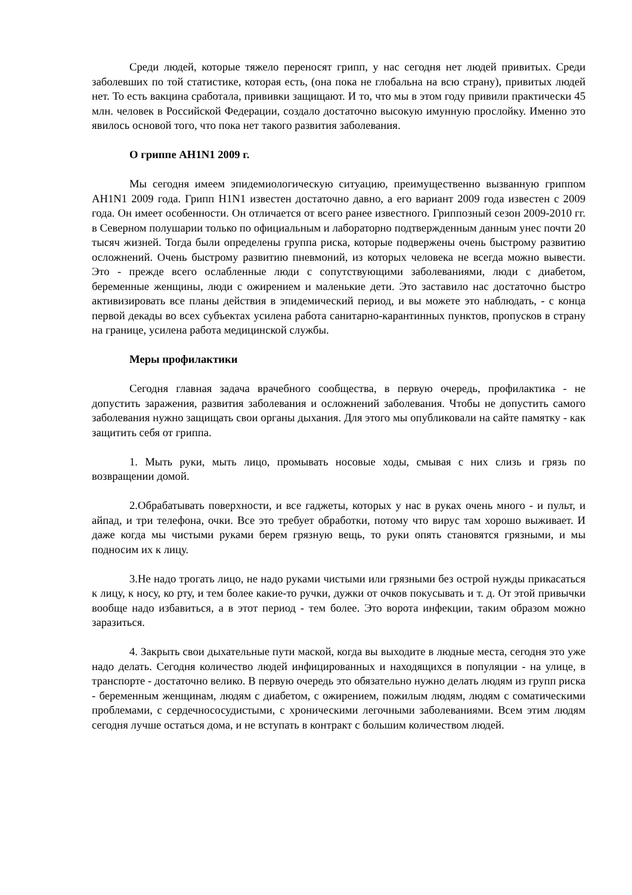Среди людей, которые тяжело переносят грипп, у нас сегодня нет людей привитых. Среди заболевших по той статистике, которая есть, (она пока не глобальна на всю страну), привитых людей нет. То есть вакцина сработала, прививки защищают. И то, что мы в этом году привили практически 45 млн. человек в Российской Федерации, создало достаточно высокую имунную прослойку. Именно это явилось основой того, что пока нет такого развития заболевания.
О гриппе AH1N1 2009 г.
Мы сегодня имеем эпидемиологическую ситуацию, преимущественно вызванную гриппом AH1N1 2009 года. Грипп H1N1 известен достаточно давно, а его вариант 2009 года известен с 2009 года. Он имеет особенности. Он отличается от всего ранее известного. Гриппозный сезон 2009-2010 гг. в Северном полушарии только по официальным и лабораторно подтвержденным данным унес почти 20 тысяч жизней. Тогда были определены группа риска, которые подвержены очень быстрому развитию осложнений. Очень быстрому развитию пневмоний, из которых человека не всегда можно вывести. Это - прежде всего ослабленные люди с сопутствующими заболеваниями, люди с диабетом, беременные женщины, люди с ожирением и маленькие дети. Это заставило нас достаточно быстро активизировать все планы действия в эпидемический период, и вы можете это наблюдать, - с конца первой декады во всех субъектах усилена работа санитарно-карантинных пунктов, пропусков в страну на границе, усилена работа медицинской службы.
Меры профилактики
Сегодня главная задача врачебного сообщества, в первую очередь, профилактика - не допустить заражения, развития заболевания и осложнений заболевания. Чтобы не допустить самого заболевания нужно защищать свои органы дыхания. Для этого мы опубликовали на сайте памятку - как защитить себя от гриппа.
1. Мыть руки, мыть лицо, промывать носовые ходы, смывая с них слизь и грязь по возвращении домой.
2.Обрабатывать поверхности, и все гаджеты, которых у нас в руках очень много - и пульт, и айпад, и три телефона, очки. Все это требует обработки, потому что вирус там хорошо выживает. И даже когда мы чистыми руками берем грязную вещь, то руки опять становятся грязными, и мы подносим их к лицу.
3.Не надо трогать лицо, не надо руками чистыми или грязными без острой нужды прикасаться к лицу, к носу, ко рту, и тем более какие-то ручки, дужки от очков покусывать и т. д. От этой привычки вообще надо избавиться, а в этот период - тем более. Это ворота инфекции, таким образом можно заразиться.
4. Закрыть свои дыхательные пути маской, когда вы выходите в людные места, сегодня это уже надо делать. Сегодня количество людей инфицированных и находящихся в популяции - на улице, в транспорте - достаточно велико. В первую очередь это обязательно нужно делать людям из групп риска - беременным женщинам, людям с диабетом, с ожирением, пожилым людям, людям с соматическими проблемами, с сердечнососудистыми, с хроническими легочными заболеваниями. Всем этим людям сегодня лучше остаться дома, и не вступать в контракт с большим количеством людей.